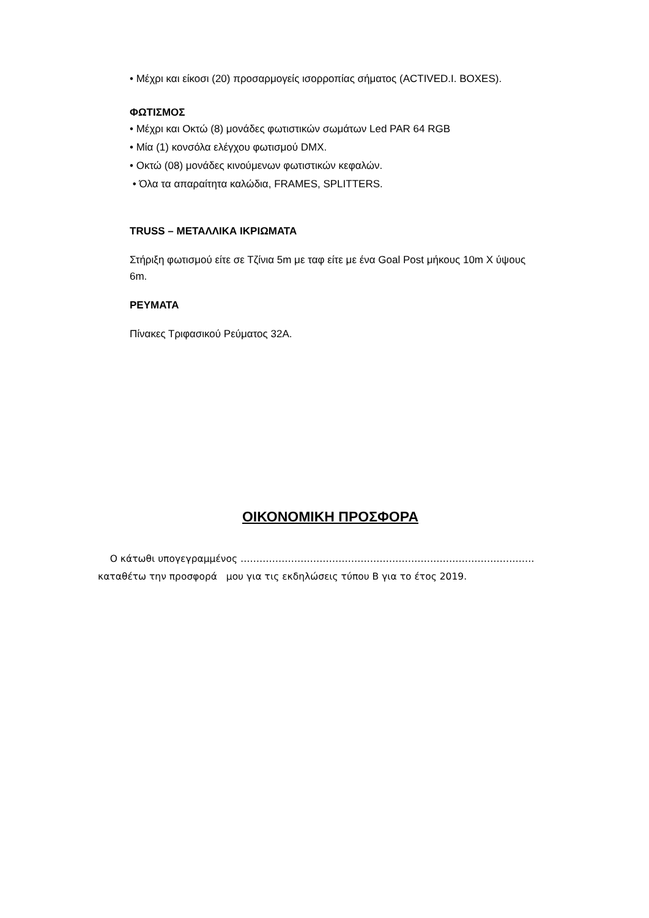• Μέχρι και είκοσι (20) προσαρμογείς ισορροπίας σήματος (ACTIVED.I. BOXES).
ΦΩΤΙΣΜΟΣ
• Μέχρι και Οκτώ (8) μονάδες φωτιστικών σωμάτων Led PAR 64 RGB
• Μία (1) κονσόλα ελέγχου φωτισμού DMX.
• Οκτώ (08) μονάδες κινούμενων φωτιστικών κεφαλών.
• Όλα τα απαραίτητα καλώδια, FRAMES, SPLITTERS.
TRUSS – ΜΕΤΑΛΛΙΚΑ ΙΚΡΙΩΜΑΤΑ
Στήριξη φωτισμού είτε σε Τζίνια 5m με ταφ είτε με ένα Goal Post μήκους 10m Χ ύψους 6m.
ΡΕΥΜΑΤΑ
Πίνακες Τριφασικού Ρεύματος 32Α.
ΟΙΚΟΝΟΜΙΚΗ ΠΡΟΣΦΟΡΑ
Ο κάτωθι υπογεγραμμένος …………………………………………………………………………………
καταθέτω την προσφορά μου για τις εκδηλώσεις τύπου Β για το έτος 2019.